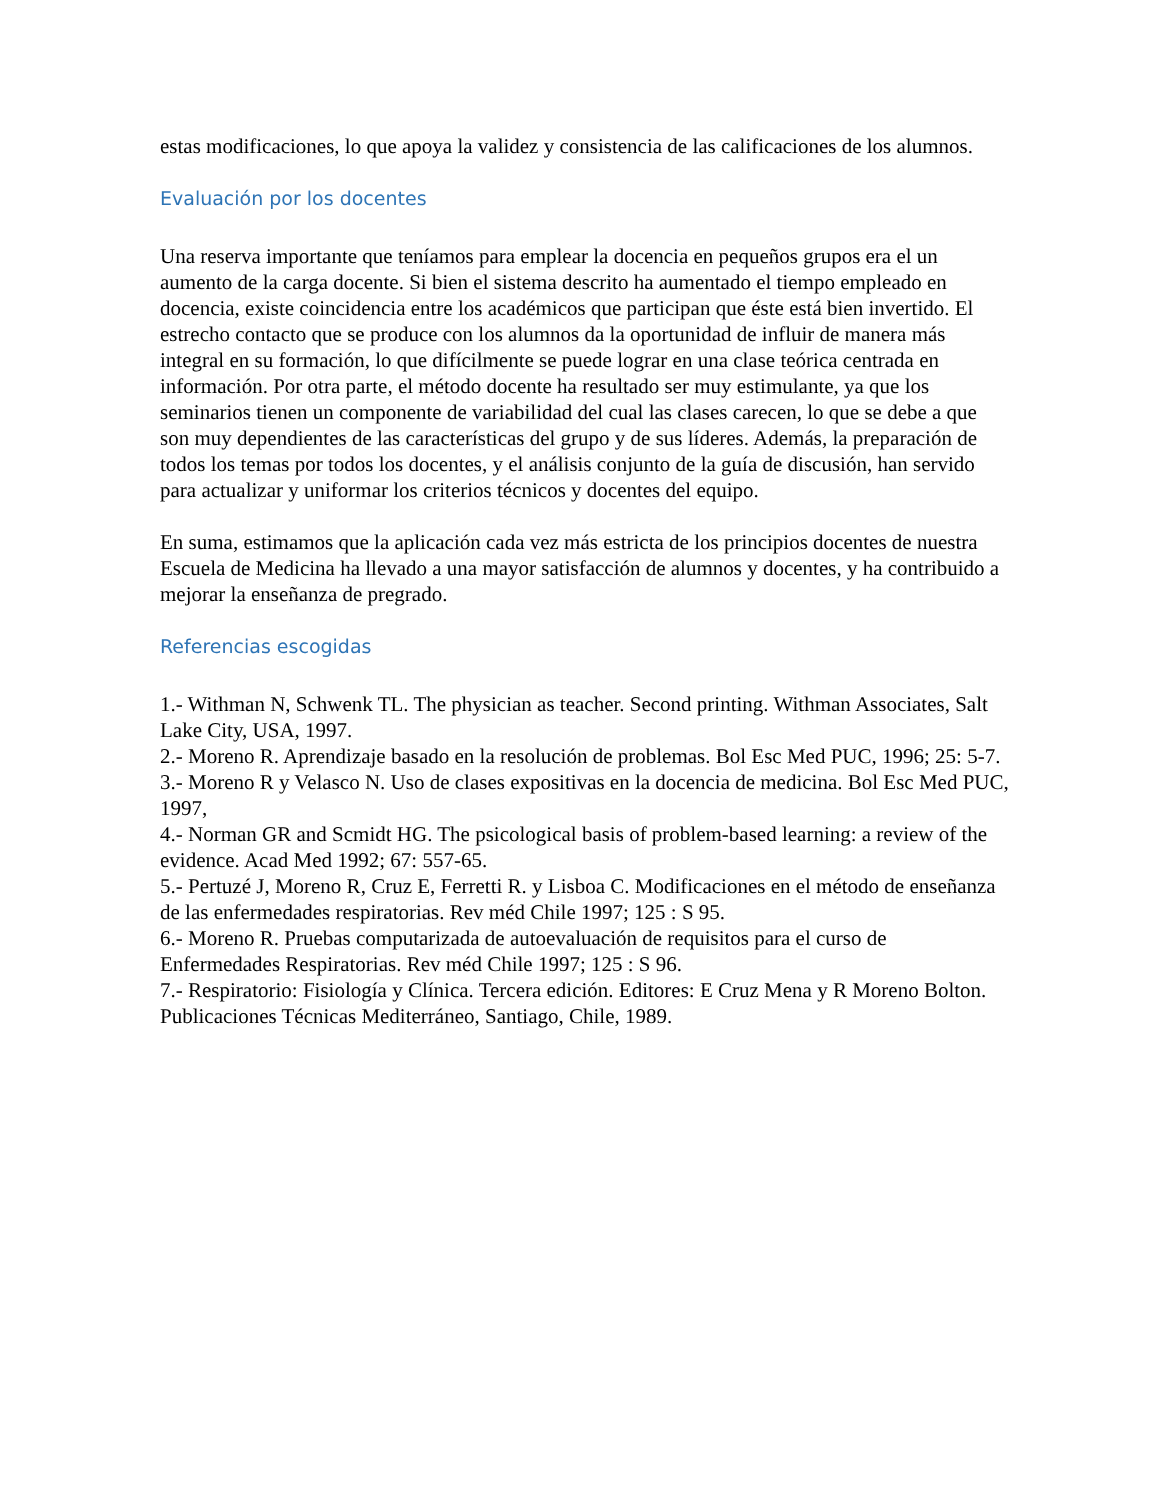estas modificaciones, lo que apoya la validez y consistencia de las calificaciones de los alumnos.
Evaluación por los docentes
Una reserva importante que teníamos para emplear la docencia en pequeños grupos era el un aumento de la carga docente. Si bien el sistema descrito ha aumentado el tiempo empleado en docencia, existe coincidencia entre los académicos que participan que éste está bien invertido. El estrecho contacto que se produce con los alumnos da la oportunidad de influir de manera más integral en su formación, lo que difícilmente se puede lograr en una clase teórica centrada en información. Por otra parte, el método docente ha resultado ser muy estimulante, ya que los seminarios tienen un componente de variabilidad del cual las clases carecen, lo que se debe a que son muy dependientes de las características del grupo y de sus líderes. Además, la preparación de todos los temas por todos los docentes, y el análisis conjunto de la guía de discusión, han servido para actualizar y uniformar los criterios técnicos y docentes del equipo.
En suma, estimamos que la aplicación cada vez más estricta de los principios docentes de nuestra Escuela de Medicina ha llevado a una mayor satisfacción de alumnos y docentes, y ha contribuido a mejorar la enseñanza de pregrado.
Referencias escogidas
1.- Withman N, Schwenk TL. The physician as teacher. Second printing. Withman Associates, Salt Lake City, USA, 1997.
2.- Moreno R. Aprendizaje basado en la resolución de problemas. Bol Esc Med PUC, 1996; 25: 5-7.
3.- Moreno R y Velasco N. Uso de clases expositivas en la docencia de medicina. Bol Esc Med PUC, 1997,
4.- Norman GR and Scmidt HG. The psicological basis of problem-based learning: a review of the evidence. Acad Med 1992; 67: 557-65.
5.- Pertuzé J, Moreno R, Cruz E, Ferretti R. y Lisboa C. Modificaciones en el método de enseñanza de las enfermedades respiratorias. Rev méd Chile 1997; 125 : S 95.
6.- Moreno R. Pruebas computarizada de autoevaluación de requisitos para el curso de Enfermedades Respiratorias. Rev méd Chile 1997; 125 : S 96.
7.- Respiratorio: Fisiología y Clínica. Tercera edición. Editores: E Cruz Mena y R Moreno Bolton. Publicaciones Técnicas Mediterráneo, Santiago, Chile, 1989.